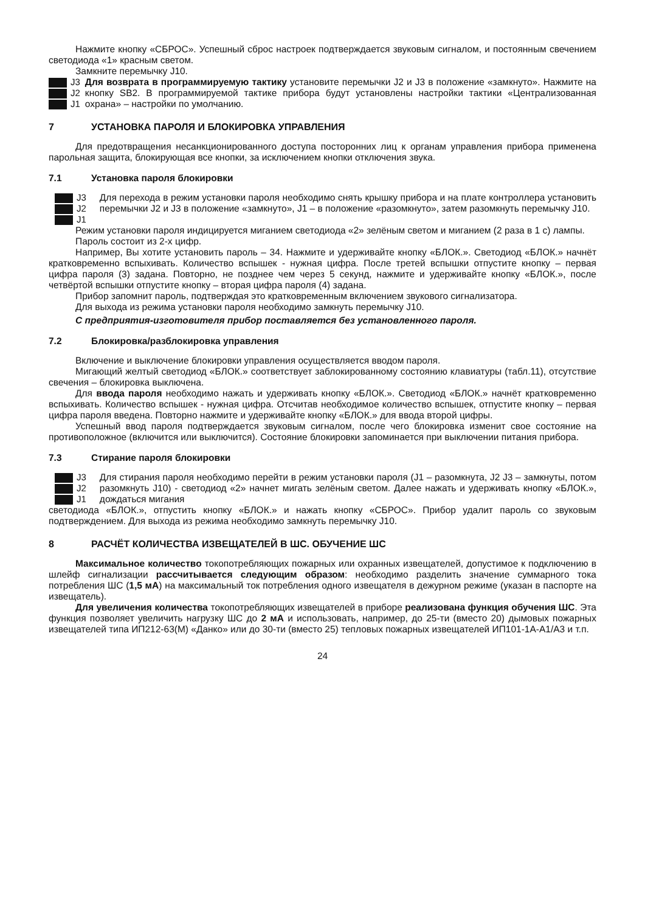Нажмите кнопку «СБРОС». Успешный сброс настроек подтверждается звуковым сигналом, и постоянным свечением светодиода «1» красным светом.
Замкните перемычку J10.
J3
J2
J1
Для возврата в программируемую тактику установите перемычки J2 и J3 в положение «замкнуто». Нажмите на кнопку SB2. В программируемой тактике прибора будут установлены настройки тактики «Централизованная охрана» – настройки по умолчанию.
7 УСТАНОВКА ПАРОЛЯ И БЛОКИРОВКА УПРАВЛЕНИЯ
Для предотвращения несанкционированного доступа посторонних лиц к органам управления прибора применена парольная защита, блокирующая все кнопки, за исключением кнопки отключения звука.
7.1 Установка пароля блокировки
J3
J2
J1
Для перехода в режим установки пароля необходимо снять крышку прибора и на плате контроллера установить перемычки J2 и J3 в положение «замкнуто», J1 – в положение «разомкнуто», затем разомкнуть перемычку J10.
Режим установки пароля индицируется миганием светодиода «2» зелёным светом и миганием (2 раза в 1 с) лампы.
Пароль состоит из 2-х цифр.
Например, Вы хотите установить пароль – 34. Нажмите и удерживайте кнопку «БЛОК.». Светодиод «БЛОК.» начнёт кратковременно вспыхивать. Количество вспышек - нужная цифра. После третей вспышки отпустите кнопку – первая цифра пароля (3) задана. Повторно, не позднее чем через 5 секунд, нажмите и удерживайте кнопку «БЛОК.», после четвёртой вспышки отпустите кнопку – вторая цифра пароля (4) задана.
Прибор запомнит пароль, подтверждая это кратковременным включением звукового сигнализатора.
Для выхода из режима установки пароля необходимо замкнуть перемычку J10.
С предприятия-изготовителя прибор поставляется без установленного пароля.
7.2 Блокировка/разблокировка управления
Включение и выключение блокировки управления осуществляется вводом пароля.
Мигающий желтый светодиод «БЛОК.» соответствует заблокированному состоянию клавиатуры (табл.11), отсутствие свечения – блокировка выключена.
Для ввода пароля необходимо нажать и удерживать кнопку «БЛОК.». Светодиод «БЛОК.» начнёт кратковременно вспыхивать. Количество вспышек - нужная цифра. Отсчитав необходимое количество вспышек, отпустите кнопку – первая цифра пароля введена. Повторно нажмите и удерживайте кнопку «БЛОК.» для ввода второй цифры.
Успешный ввод пароля подтверждается звуковым сигналом, после чего блокировка изменит свое состояние на противоположное (включится или выключится). Состояние блокировки запоминается при выключении питания прибора.
7.3 Стирание пароля блокировки
J3
J2
J1
Для стирания пароля необходимо перейти в режим установки пароля (J1 – разомкнута, J2 J3 – замкнуты, потом разомкнуть J10) - светодиод «2» начнет мигать зелёным светом. Далее нажать и удерживать кнопку «БЛОК.», дождаться мигания
светодиода «БЛОК.», отпустить кнопку «БЛОК.» и нажать кнопку «СБРОС». Прибор удалит пароль со звуковым подтверждением. Для выхода из режима необходимо замкнуть перемычку J10.
8 РАСЧЁТ КОЛИЧЕСТВА ИЗВЕЩАТЕЛЕЙ В ШС. ОБУЧЕНИЕ ШС
Максимальное количество токопотребляющих пожарных или охранных извещателей, допустимое к подключению в шлейф сигнализации рассчитывается следующим образом: необходимо разделить значение суммарного тока потребления ШС (1,5 мА) на максимальный ток потребления одного извещателя в дежурном режиме (указан в паспорте на извещатель).
Для увеличения количества токопотребляющих извещателей в приборе реализована функция обучения ШС. Эта функция позволяет увеличить нагрузку ШС до 2 мА и использовать, например, до 25-ти (вместо 20) дымовых пожарных извещателей типа ИП212-63(М) «Данко» или до 30-ти (вместо 25) тепловых пожарных извещателей ИП101-1А-А1/А3 и т.п.
24